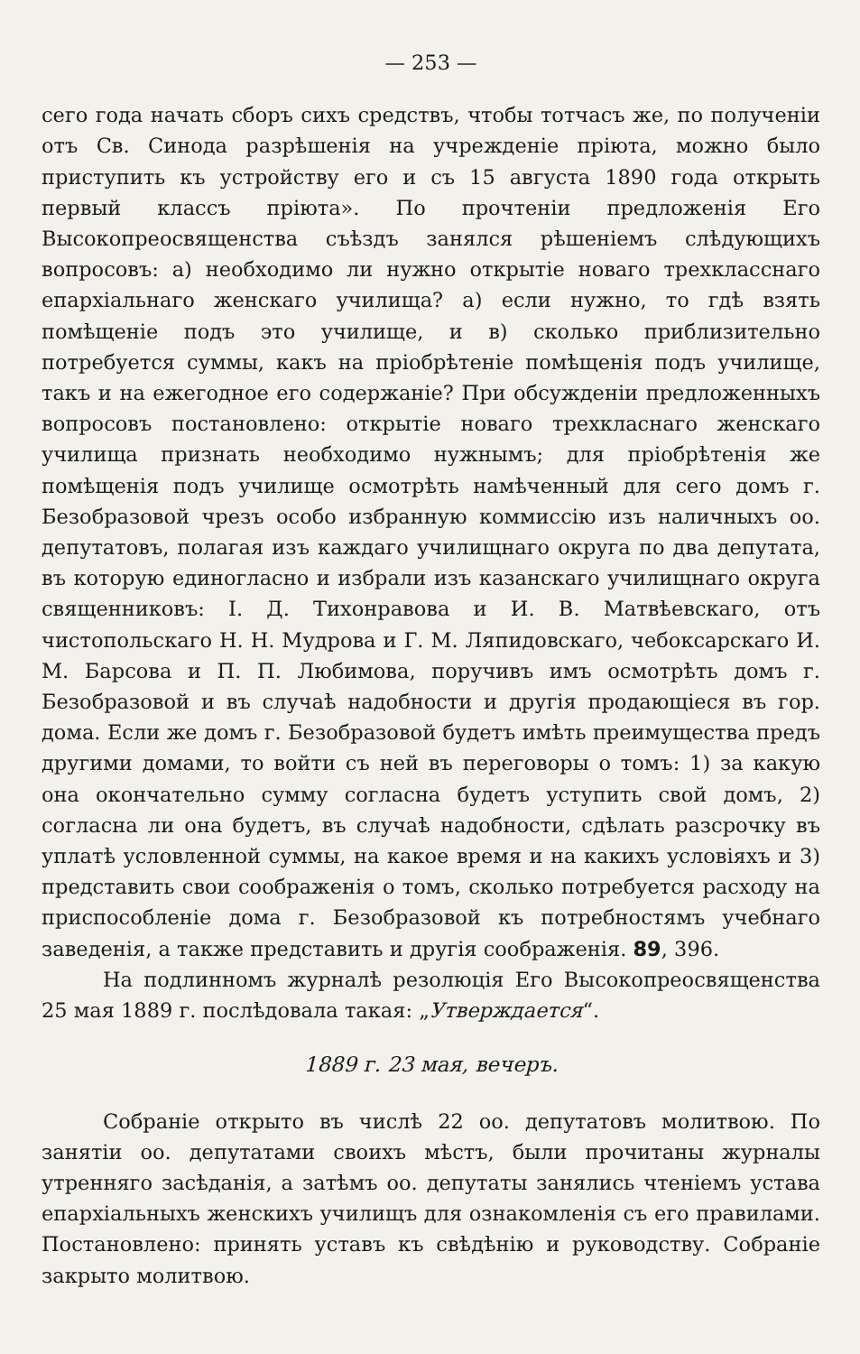— 253 —
сего года начать сборъ сихъ средствъ, чтобы тотчасъ же, по полученіи отъ Св. Синода разрѣшенія на учрежденіе пріюта, можно было приступить къ устройству его и съ 15 августа 1890 года открыть первый классъ пріюта». По прочтеніи предложенія Его Высокопреосвященства съѣздъ занялся рѣшеніемъ слѣдующихъ вопросовъ: а) необходимо ли нужно открытіе новаго трехкласснаго епархіальнаго женскаго училища? а) если нужно, то гдѣ взять помѣщеніе подъ это училище, и в) сколько приблизительно потребуется суммы, какъ на пріобрѣтеніе помѣщенія подъ училище, такъ и на ежегодное его содержаніе? При обсужденіи предложенныхъ вопросовъ постановлено: открытіе новаго трехкласнаго женскаго училища признать необходимо нужнымъ; для пріобрѣтенія же помѣщенія подъ училище осмотрѣть намѣченный для сего домъ г. Безобразовой чрезъ особо избранную коммиссію изъ наличныхъ оо. депутатовъ, полагая изъ каждаго училищнаго округа по два депутата, въ которую единогласно и избрали изъ казанскаго училищнаго округа священниковъ: І. Д. Тихонравова и И. В. Матвѣевскаго, отъ чистопольскаго Н. Н. Мудрова и Г. М. Ляпидовскаго, чебоксарскаго И. М. Барсова и П. П. Любимова, поручивъ имъ осмотрѣть домъ г. Безобразовой и въ случаѣ надобности и другія продающіеся въ гор. дома. Если же домъ г. Безобразовой будетъ имѣть преимущества предъ другими домами, то войти съ ней въ переговоры о томъ: 1) за какую она окончательно сумму согласна будетъ уступить свой домъ, 2) согласна ли она будетъ, въ случаѣ надобности, сдѣлать разсрочку въ уплатѣ условленной суммы, на какое время и на какихъ условіяхъ и 3) представить свои соображенія о томъ, сколько потребуется расходу на приспособленіе дома г. Безобразовой къ потребностямъ учебнаго заведенія, а также представить и другія соображенія. 89, 396.
На подлинномъ журналѣ резолюція Его Высокопреосвященства 25 мая 1889 г. послѣдовала такая: „Утверждается“.
1889 г. 23 мая, вечеръ.
Собраніе открыто въ числѣ 22 оо. депутатовъ молитвою. По занятіи оо. депутатами своихъ мѣстъ, были прочитаны журналы утренняго засѣданія, а затѣмъ оо. депутаты занялись чтеніемъ устава епархіальныхъ женскихъ училищъ для ознакомленія съ его правилами. Постановлено: принять уставъ къ свѣдѣнію и руководству. Собраніе закрыто молитвою.